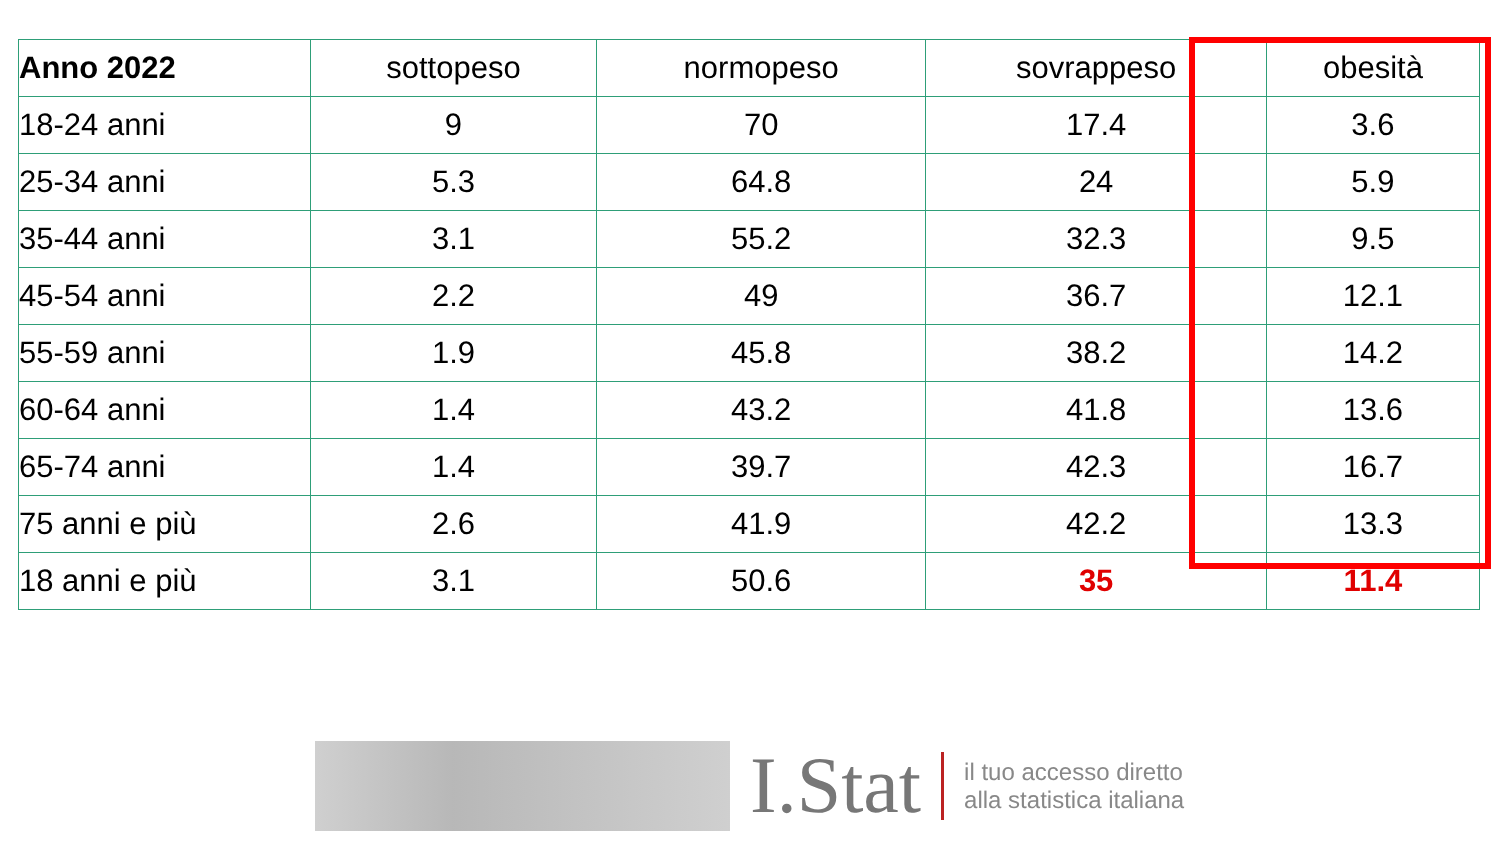| Anno 2022 | sottopeso | normopeso | sovrappeso | obesità |
| --- | --- | --- | --- | --- |
| 18-24 anni | 9 | 70 | 17.4 | 3.6 |
| 25-34 anni | 5.3 | 64.8 | 24 | 5.9 |
| 35-44 anni | 3.1 | 55.2 | 32.3 | 9.5 |
| 45-54 anni | 2.2 | 49 | 36.7 | 12.1 |
| 55-59 anni | 1.9 | 45.8 | 38.2 | 14.2 |
| 60-64 anni | 1.4 | 43.2 | 41.8 | 13.6 |
| 65-74 anni | 1.4 | 39.7 | 42.3 | 16.7 |
| 75 anni e più | 2.6 | 41.9 | 42.2 | 13.3 |
| 18 anni e più | 3.1 | 50.6 | 35 | 11.4 |
I.Stat
il tuo accesso diretto
alla statistica italiana